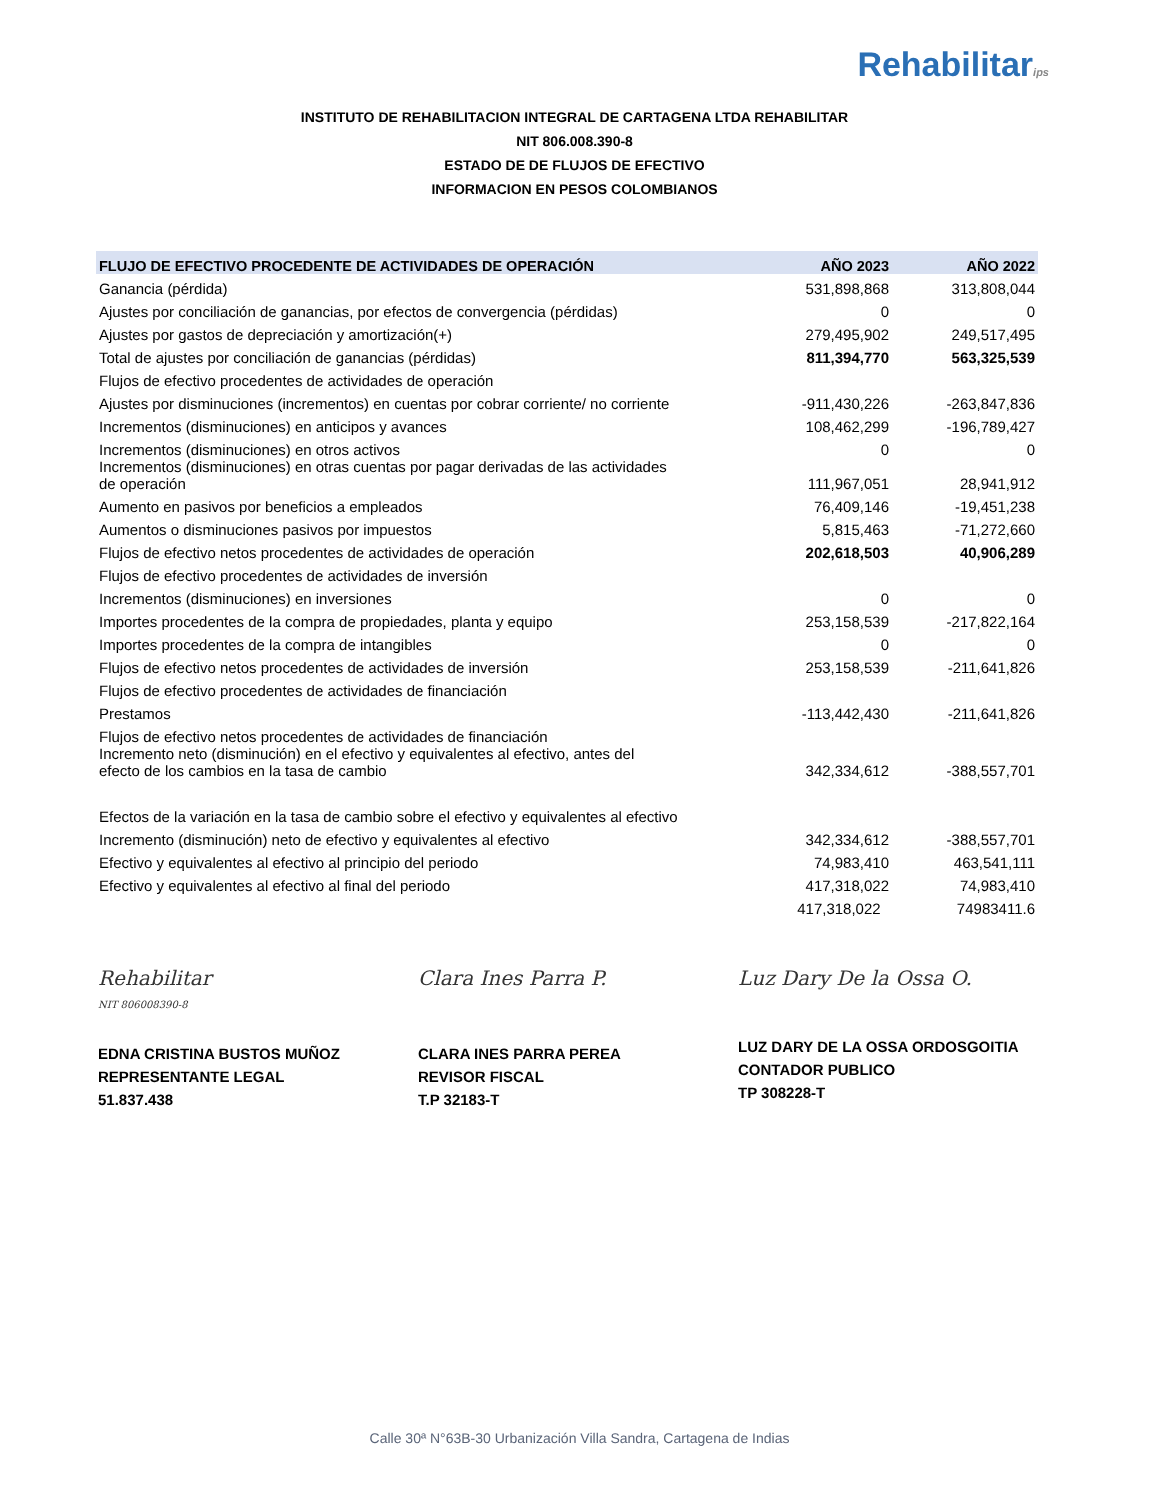Rehabilitarips
INSTITUTO DE REHABILITACION INTEGRAL DE CARTAGENA LTDA REHABILITAR
NIT 806.008.390-8
ESTADO DE DE FLUJOS DE EFECTIVO
INFORMACION EN PESOS COLOMBIANOS
| FLUJO DE EFECTIVO PROCEDENTE DE ACTIVIDADES DE OPERACIÓN | AÑO 2023 | AÑO 2022 |
| --- | --- | --- |
| Ganancia (pérdida) | 531,898,868 | 313,808,044 |
| Ajustes por conciliación de ganancias, por efectos de convergencia (pérdidas) | 0 | 0 |
| Ajustes por gastos de depreciación y amortización(+) | 279,495,902 | 249,517,495 |
| Total de ajustes por conciliación de ganancias (pérdidas) | 811,394,770 | 563,325,539 |
| Flujos de efectivo procedentes de actividades de operación | | |
| Ajustes por disminuciones (incrementos) en cuentas por cobrar corriente/ no corriente | -911,430,226 | -263,847,836 |
| Incrementos (disminuciones) en anticipos y avances | 108,462,299 | -196,789,427 |
| Incrementos (disminuciones) en otros activos | 0 | 0 |
| Incrementos (disminuciones) en otras cuentas por pagar derivadas de las actividades de operación | 111,967,051 | 28,941,912 |
| Aumento en pasivos por beneficios a empleados | 76,409,146 | -19,451,238 |
| Aumentos o disminuciones pasivos por impuestos | 5,815,463 | -71,272,660 |
| Flujos de efectivo netos procedentes de actividades de operación | 202,618,503 | 40,906,289 |
| Flujos de efectivo procedentes de actividades de inversión | | |
| Incrementos (disminuciones) en inversiones | 0 | 0 |
| Importes procedentes de la compra de propiedades, planta y equipo | 253,158,539 | -217,822,164 |
| Importes procedentes de la compra de intangibles | 0 | 0 |
| Flujos de efectivo netos procedentes de actividades de inversión | 253,158,539 | -211,641,826 |
| Flujos de efectivo procedentes de actividades de financiación | | |
| Prestamos | -113,442,430 | -211,641,826 |
| Flujos de efectivo netos procedentes de actividades de financiación | | |
| Incremento neto (disminución) en el efectivo y equivalentes al efectivo, antes del efecto de los cambios en la tasa de cambio | 342,334,612 | -388,557,701 |
| Efectos de la variación en la tasa de cambio sobre el efectivo y equivalentes al efectivo | | |
| Incremento (disminución) neto de efectivo y equivalentes al efectivo | 342,334,612 | -388,557,701 |
| Efectivo y equivalentes al efectivo al principio del periodo | 74,983,410 | 463,541,111 |
| Efectivo y equivalentes al efectivo al final del periodo | 417,318,022 | 74,983,410 |
| | 417,318,022 | 74983411.6 |
Rehabilitar
NIT 806008390-8
EDNA CRISTINA BUSTOS MUÑOZ
REPRESENTANTE LEGAL
51.837.438
Clara Ines Parra P.
CLARA INES PARRA PEREA
REVISOR FISCAL
T.P 32183-T
Luz Dary De la Ossa O.
LUZ DARY DE LA OSSA ORDOSGOITIA
CONTADOR PUBLICO
TP 308228-T
Calle 30ª N°63B-30 Urbanización Villa Sandra, Cartagena de Indias